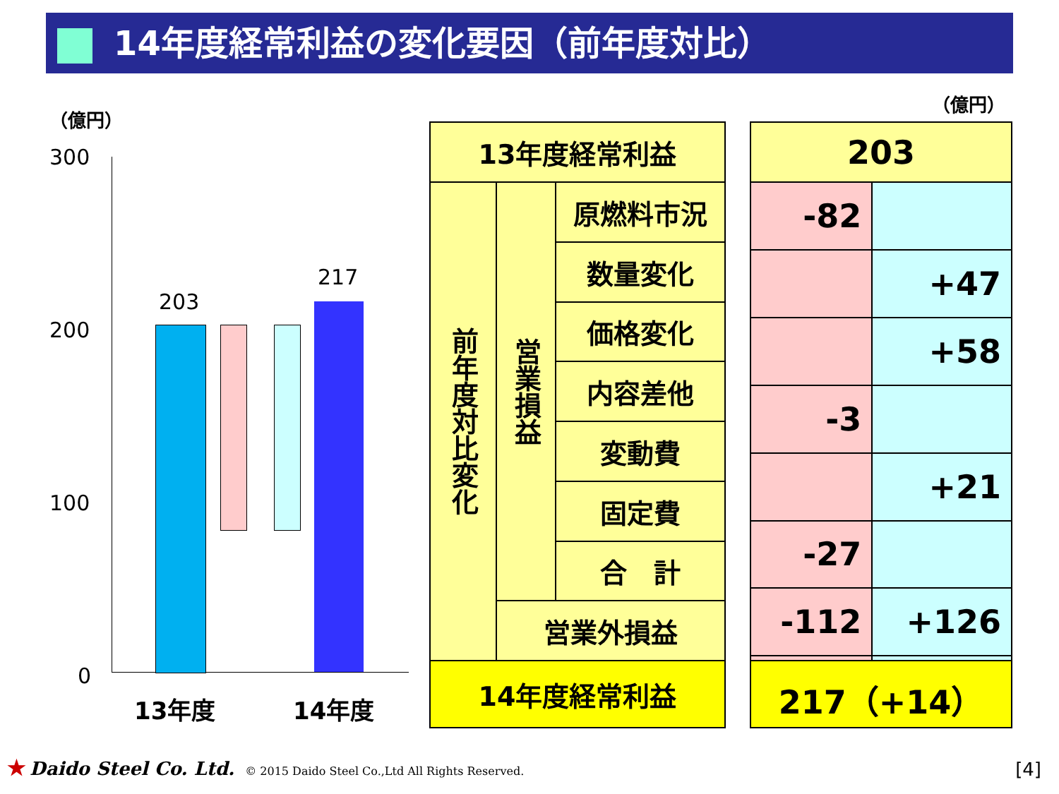14年度経常利益の変化要因（前年度対比）
（億円）
300
200
100
0
203
217
13年度 14年度
| 13年度経常利益 | | |
| 前年度対比変化 | 営業損益 | 原燃料市況 |
| | | 数量変化 |
| | | 価格変化 |
| | | 内容差他 |
| | | 変動費 |
| | | 固定費 |
| | | 合 計 |
| | 営業外損益 | |
| 14年度経常利益 | | |
（億円）
| 203 | |
| -82 | |
| | +47 |
| | +58 |
| -3 | |
| | +21 |
| -27 | |
| -112 | +126 |
| 217（+14） | |
★ Daido Steel Co. Ltd. © 2015 Daido Steel Co.,Ltd All Rights Reserved.
[4]